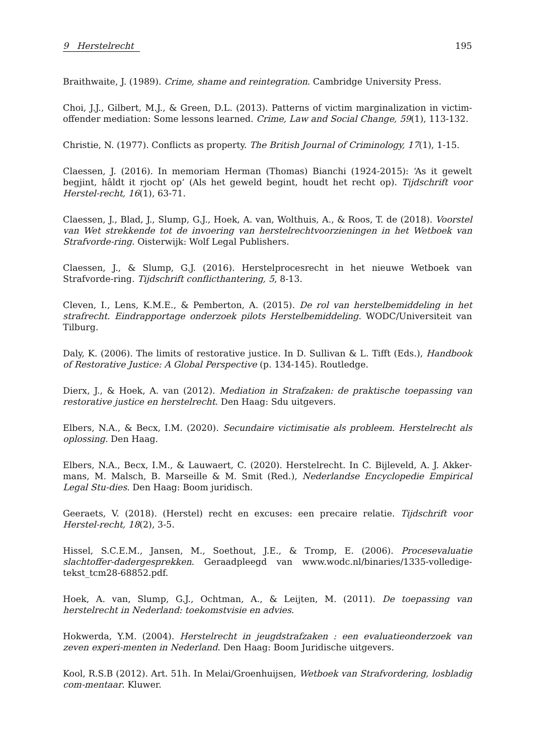9 Herstelrecht 195
Braithwaite, J. (1989). Crime, shame and reintegration. Cambridge University Press.
Choi, J.J., Gilbert, M.J., & Green, D.L. (2013). Patterns of victim marginalization in victim-offender mediation: Some lessons learned. Crime, Law and Social Change, 59(1), 113-132.
Christie, N. (1977). Conflicts as property. The British Journal of Criminology, 17(1), 1-15.
Claessen, J. (2016). In memoriam Herman (Thomas) Bianchi (1924-2015): ‘As it gewelt begjint, hâldt it rjocht op’ (Als het geweld begint, houdt het recht op). Tijdschrift voor Herstel-recht, 16(1), 63-71.
Claessen, J., Blad, J., Slump, G.J., Hoek, A. van, Wolthuis, A., & Roos, T. de (2018). Voorstel van Wet strekkende tot de invoering van herstelrechtvoorzieningen in het Wetboek van Strafvorde-ring. Oisterwijk: Wolf Legal Publishers.
Claessen, J., & Slump, G.J. (2016). Herstelprocesrecht in het nieuwe Wetboek van Strafvorde-ring. Tijdschrift conflicthantering, 5, 8-13.
Cleven, I., Lens, K.M.E., & Pemberton, A. (2015). De rol van herstelbemiddeling in het strafrecht. Eindrapportage onderzoek pilots Herstelbemiddeling. WODC/Universiteit van Tilburg.
Daly, K. (2006). The limits of restorative justice. In D. Sullivan & L. Tifft (Eds.), Handbook of Restorative Justice: A Global Perspective (p. 134-145). Routledge.
Dierx, J., & Hoek, A. van (2012). Mediation in Strafzaken: de praktische toepassing van restorative justice en herstelrecht. Den Haag: Sdu uitgevers.
Elbers, N.A., & Becx, I.M. (2020). Secundaire victimisatie als probleem. Herstelrecht als oplossing. Den Haag.
Elbers, N.A., Becx, I.M., & Lauwaert, C. (2020). Herstelrecht. In C. Bijleveld, A. J. Akker-mans, M. Malsch, B. Marseille & M. Smit (Red.), Nederlandse Encyclopedie Empirical Legal Stu-dies. Den Haag: Boom juridisch.
Geeraets, V. (2018). (Herstel) recht en excuses: een precaire relatie. Tijdschrift voor Herstel-recht, 18(2), 3-5.
Hissel, S.C.E.M., Jansen, M., Soethout, J.E., & Tromp, E. (2006). Procesevaluatie slachtoffer-dadergesprekken. Geraadpleegd van www.wodc.nl/binaries/1335-volledige-tekst_tcm28-68852.pdf.
Hoek, A. van, Slump, G.J., Ochtman, A., & Leijten, M. (2011). De toepassing van herstelrecht in Nederland: toekomstvisie en advies.
Hokwerda, Y.M. (2004). Herstelrecht in jeugdstrafzaken : een evaluatieonderzoek van zeven experi-menten in Nederland. Den Haag: Boom Juridische uitgevers.
Kool, R.S.B (2012). Art. 51h. In Melai/Groenhuijsen, Wetboek van Strafvordering, losbladig com-mentaar. Kluwer.